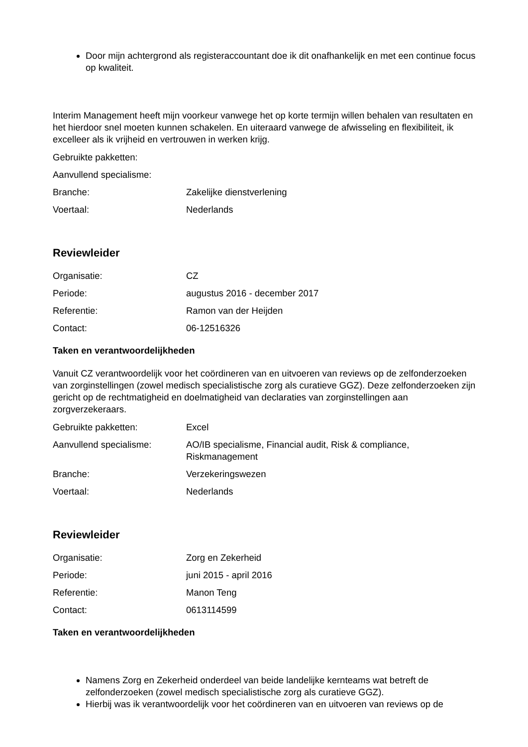Door mijn achtergrond als registeraccountant doe ik dit onafhankelijk en met een continue focus op kwaliteit.
Interim Management heeft mijn voorkeur vanwege het op korte termijn willen behalen van resultaten en het hierdoor snel moeten kunnen schakelen. En uiteraard vanwege de afwisseling en flexibiliteit, ik excelleer als ik vrijheid en vertrouwen in werken krijg.
| Gebruikte pakketten: | |
| Aanvullend specialisme: | |
| Branche: | Zakelijke dienstverlening |
| Voertaal: | Nederlands |
Reviewleider
| Organisatie: | CZ |
| Periode: | augustus 2016 - december 2017 |
| Referentie: | Ramon van der Heijden |
| Contact: | 06-12516326 |
Taken en verantwoordelijkheden
Vanuit CZ verantwoordelijk voor het coördineren van en uitvoeren van reviews op de zelfonderzoeken van zorginstellingen (zowel medisch specialistische zorg als curatieve GGZ). Deze zelfonderzoeken zijn gericht op de rechtmatigheid en doelmatigheid van declaraties van zorginstellingen aan zorgverzekeraars.
| Gebruikte pakketten: | Excel |
| Aanvullend specialisme: | AO/IB specialisme, Financial audit, Risk & compliance, Riskmanagement |
| Branche: | Verzekeringswezen |
| Voertaal: | Nederlands |
Reviewleider
| Organisatie: | Zorg en Zekerheid |
| Periode: | juni 2015 - april 2016 |
| Referentie: | Manon Teng |
| Contact: | 0613114599 |
Taken en verantwoordelijkheden
Namens Zorg en Zekerheid onderdeel van beide landelijke kernteams wat betreft de zelfonderzoeken (zowel medisch specialistische zorg als curatieve GGZ).
Hierbij was ik verantwoordelijk voor het coördineren van en uitvoeren van reviews op de